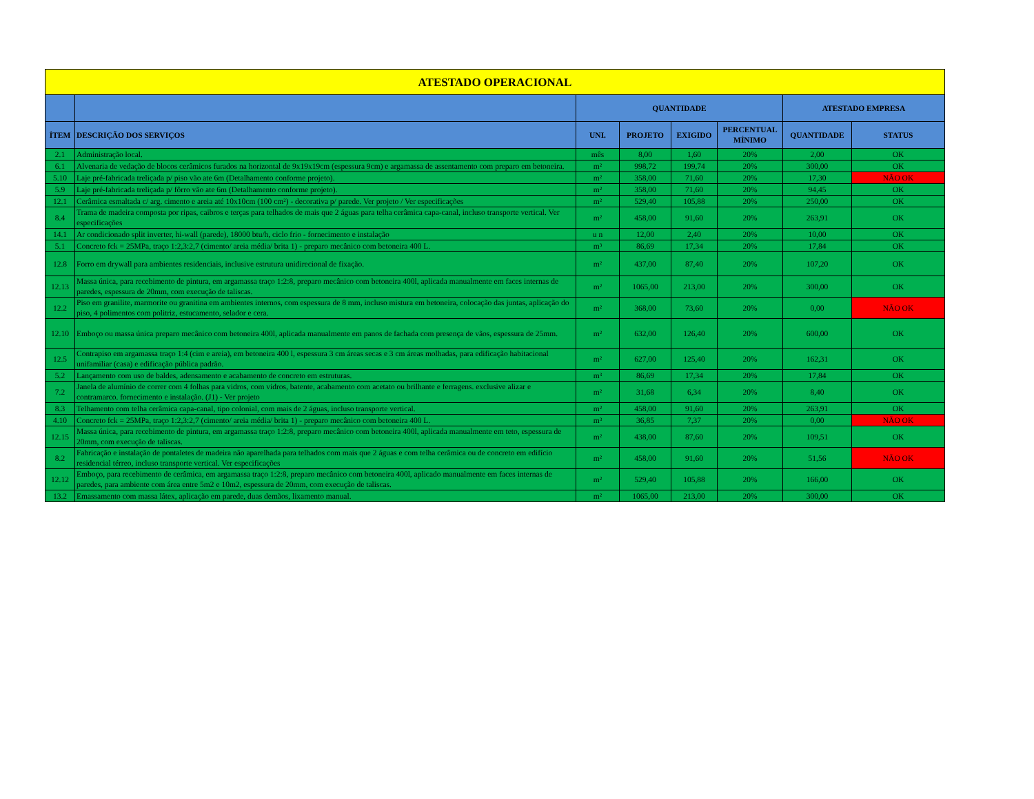| ATESTADO OPERACIONAL | | | | | | | |
| | | QUANTIDADE | | | | ATESTADO EMPRESA | |
| ÍTEM | DESCRIÇÃO DOS SERVIÇOS | UNI. | PROJETO | EXIGIDO | PERCENTUAL MÍNIMO | QUANTIDADE | STATUS |
| 2.1 | Administração local. | mês | 8,00 | 1,60 | 20% | 2,00 | OK |
| 6.1 | Alvenaria de vedação de blocos cerâmicos furados na horizontal de 9x19x19cm (espessura 9cm) e argamassa de assentamento com preparo em betoneira. | m² | 998,72 | 199,74 | 20% | 300,00 | OK |
| 5.10 | Laje pré-fabricada treliçada p/ piso vão ate 6m (Detalhamento conforme projeto). | m² | 358,00 | 71,60 | 20% | 17,30 | NÃO OK |
| 5.9 | Laje pré-fabricada treliçada p/ fôrro vão ate 6m (Detalhamento conforme projeto). | m² | 358,00 | 71,60 | 20% | 94,45 | OK |
| 12.1 | Cerâmica esmaltada c/ arg. cimento e areia até 10x10cm (100 cm²) - decorativa p/ parede. Ver projeto / Ver especificações | m² | 529,40 | 105,88 | 20% | 250,00 | OK |
| 8.4 | Trama de madeira composta por ripas, caibros e terças para telhados de mais que 2 águas para telha cerâmica capa-canal, incluso transporte vertical. Ver especificações | m² | 458,00 | 91,60 | 20% | 263,91 | OK |
| 14.1 | Ar condicionado split inverter, hi-wall (parede), 18000 btu/h, ciclo frio - fornecimento e instalação | u n | 12,00 | 2,40 | 20% | 10,00 | OK |
| 5.1 | Concreto fck = 25MPa, traço 1:2,3:2,7 (cimento/ areia média/ brita 1) - preparo mecânico com betoneira 400 L. | m³ | 86,69 | 17,34 | 20% | 17,84 | OK |
| 12.8 | Forro em drywall para ambientes residenciais, inclusive estrutura unidirecional de fixação. | m² | 437,00 | 87,40 | 20% | 107,20 | OK |
| 12.13 | Massa única, para recebimento de pintura, em argamassa traço 1:2:8, preparo mecânico com betoneira 400l, aplicada manualmente em faces internas de paredes, espessura de 20mm, com execução de taliscas. | m² | 1065,00 | 213,00 | 20% | 300,00 | OK |
| 12.2 | Piso em granilite, marmorite ou granitina em ambientes internos, com espessura de 8 mm, incluso mistura em betoneira, colocação das juntas, aplicação do piso, 4 polimentos com politriz, estucamento, selador e cera. | m² | 368,00 | 73,60 | 20% | 0,00 | NÃO OK |
| 12.10 | Emboço ou massa única preparo mecânico com betoneira 400l, aplicada manualmente em panos de fachada com presença de vãos, espessura de 25mm. | m² | 632,00 | 126,40 | 20% | 600,00 | OK |
| 12.5 | Contrapiso em argamassa traço 1:4 (cim e areia), em betoneira 400 l, espessura 3 cm áreas secas e 3 cm áreas molhadas, para edificação habitacional unifamiliar (casa) e edificação pública padrão. | m² | 627,00 | 125,40 | 20% | 162,31 | OK |
| 5.2 | Lançamento com uso de baldes, adensamento e acabamento de concreto em estruturas. | m³ | 86,69 | 17,34 | 20% | 17,84 | OK |
| 7.2 | Janela de alumínio de correr com 4 folhas para vidros, com vidros, batente, acabamento com acetato ou brilhante e ferragens. exclusive alizar e contramarco. fornecimento e instalação. (J1) - Ver projeto | m² | 31,68 | 6,34 | 20% | 8,40 | OK |
| 8.3 | Telhamento com telha cerâmica capa-canal, tipo colonial, com mais de 2 águas, incluso transporte vertical. | m² | 458,00 | 91,60 | 20% | 263,91 | OK |
| 4.10 | Concreto fck = 25MPa, traço 1:2,3:2,7 (cimento/ areia média/ brita 1) - preparo mecânico com betoneira 400 L. | m³ | 36,85 | 7,37 | 20% | 0,00 | NÃO OK |
| 12.15 | Massa única, para recebimento de pintura, em argamassa traço 1:2:8, preparo mecânico com betoneira 400l, aplicada manualmente em teto, espessura de 20mm, com execução de taliscas. | m² | 438,00 | 87,60 | 20% | 109,51 | OK |
| 8.2 | Fabricação e instalação de pontaletes de madeira não aparelhada para telhados com mais que 2 águas e com telha cerâmica ou de concreto em edifício residencial térreo, incluso transporte vertical. Ver especificações | m² | 458,00 | 91,60 | 20% | 51,56 | NÃO OK |
| 12.12 | Emboço, para recebimento de cerâmica, em argamassa traço 1:2:8, preparo mecânico com betoneira 400l, aplicado manualmente em faces internas de paredes, para ambiente com área entre 5m2 e 10m2, espessura de 20mm, com execução de taliscas. | m² | 529,40 | 105,88 | 20% | 166,00 | OK |
| 13.2 | Emassamento com massa látex, aplicação em parede, duas demãos, lixamento manual. | m² | 1065,00 | 213,00 | 20% | 300,00 | OK |